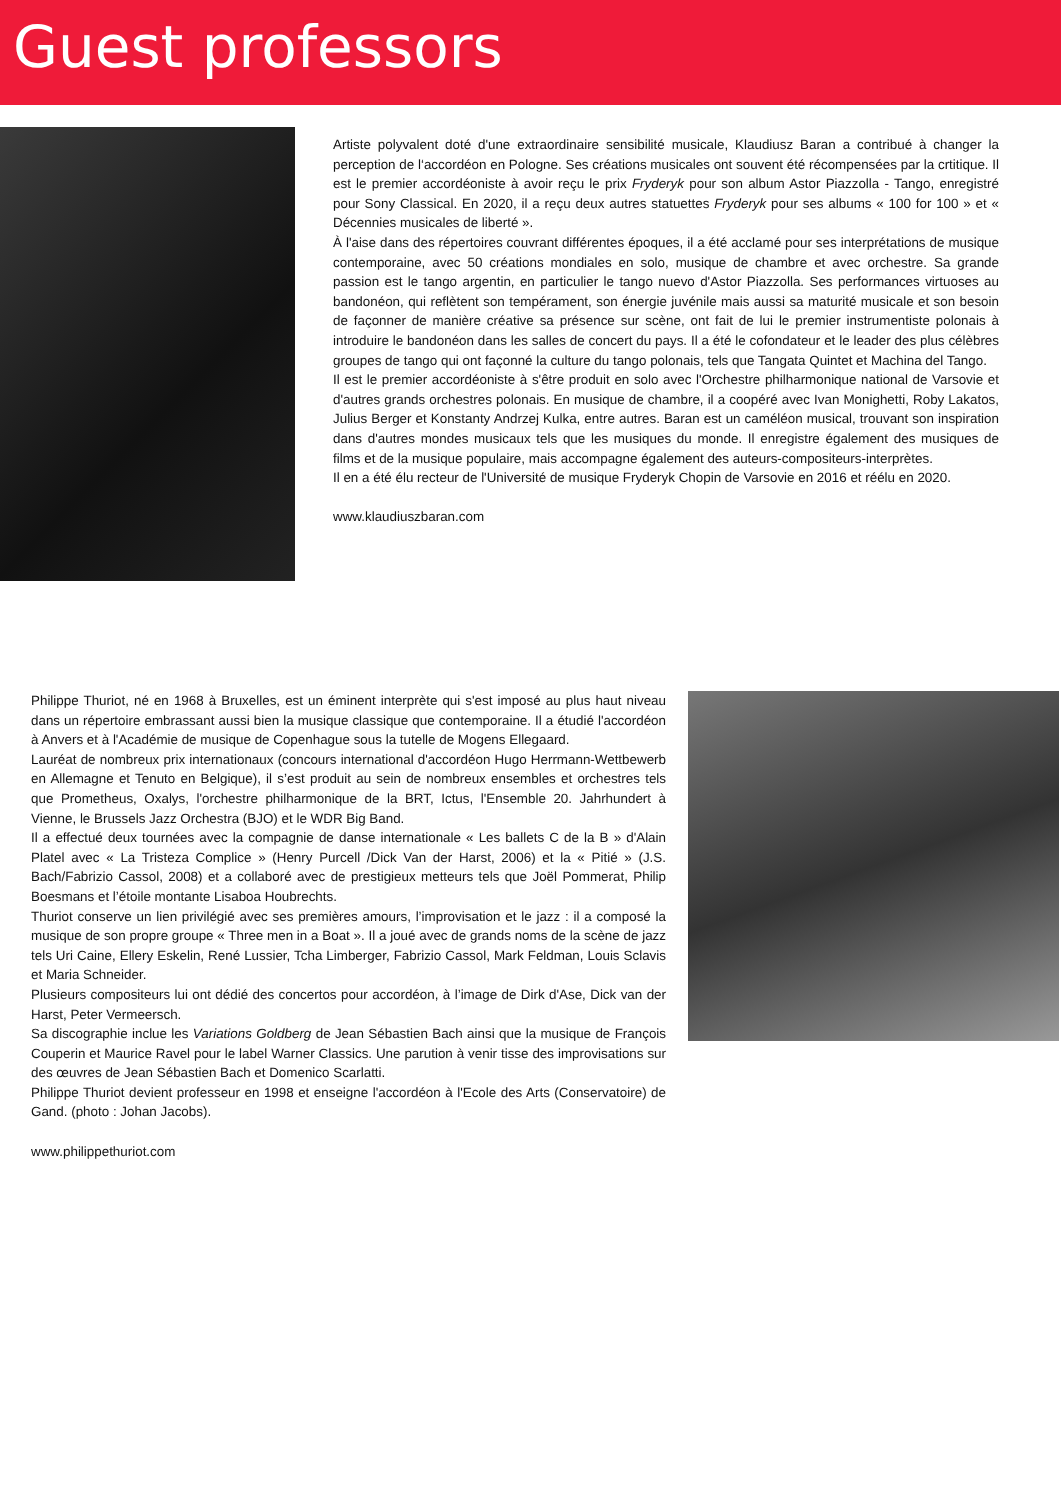Guest professors
Artiste polyvalent doté d'une extraordinaire sensibilité musicale, Klaudiusz Baran a contribué à changer la perception de l‘accordéon en Pologne. Ses créations musicales ont souvent été récompensées par la crtitique. Il est le premier accordéoniste à avoir reçu le prix Fryderyk pour son album Astor Piazzolla - Tango, enregistré pour Sony Classical. En 2020, il a reçu deux autres statuettes Fryderyk pour ses albums « 100 for 100 » et « Décennies musicales de liberté ».
À l'aise dans des répertoires couvrant différentes époques, il a été acclamé pour ses interprétations de musique contemporaine, avec 50 créations mondiales en solo, musique de chambre et avec orchestre. Sa grande passion est le tango argentin, en particulier le tango nuevo d'Astor Piazzolla. Ses performances virtuoses au bandonéon, qui reflètent son tempérament, son énergie juvénile mais aussi sa maturité musicale et son besoin de façonner de manière créative sa présence sur scène, ont fait de lui le premier instrumentiste polonais à introduire le bandonéon dans les salles de concert du pays. Il a été le cofondateur et le leader des plus célèbres groupes de tango qui ont façonné la culture du tango polonais, tels que Tangata Quintet et Machina del Tango.
Il est le premier accordéoniste à s'être produit en solo avec l'Orchestre philharmonique national de Varsovie et d'autres grands orchestres polonais. En musique de chambre, il a coopéré avec Ivan Monighetti, Roby Lakatos, Julius Berger et Konstanty Andrzej Kulka, entre autres. Baran est un caméléon musical, trouvant son inspiration dans d'autres mondes musicaux tels que les musiques du monde. Il enregistre également des musiques de films et de la musique populaire, mais accompagne également des auteurs-compositeurs-interprètes.
Il en a été élu recteur de l'Université de musique Fryderyk Chopin de Varsovie en 2016 et réélu en 2020.
www.klaudiuszbaran.com
Philippe Thuriot, né en 1968 à Bruxelles, est un éminent interprète qui s'est imposé au plus haut niveau dans un répertoire embrassant aussi bien la musique classique que contemporaine. Il a étudié l'accordéon à Anvers et à l'Académie de musique de Copenhague sous la tutelle de Mogens Ellegaard.
Lauréat de nombreux prix internationaux (concours international d'accordéon Hugo Herrmann-Wettbewerb en Allemagne et Tenuto en Belgique), il s’est produit au sein de nombreux ensembles et orchestres tels que Prometheus, Oxalys, l'orchestre philharmonique de la BRT, Ictus, l'Ensemble 20. Jahrhundert à Vienne, le Brussels Jazz Orchestra (BJO) et le WDR Big Band.
Il a effectué deux tournées avec la compagnie de danse internationale « Les ballets C de la B » d'Alain Platel avec « La Tristeza Complice » (Henry Purcell /Dick Van der Harst, 2006) et la « Pitié » (J.S. Bach/Fabrizio Cassol, 2008) et a collaboré avec de prestigieux metteurs tels que Joël Pommerat, Philip Boesmans et l’étoile montante Lisaboa Houbrechts.
Thuriot conserve un lien privilégié avec ses premières amours, l’improvisation et le jazz : il a composé la musique de son propre groupe « Three men in a Boat ». Il a joué avec de grands noms de la scène de jazz tels Uri Caine, Ellery Eskelin, René Lussier, Tcha Limberger, Fabrizio Cassol, Mark Feldman, Louis Sclavis et Maria Schneider.
Plusieurs compositeurs lui ont dédié des concertos pour accordéon, à l’image de Dirk d'Ase, Dick van der Harst, Peter Vermeersch.
Sa discographie inclue les Variations Goldberg de Jean Sébastien Bach ainsi que la musique de François Couperin et Maurice Ravel pour le label Warner Classics. Une parution à venir tisse des improvisations sur des œuvres de Jean Sébastien Bach et Domenico Scarlatti.
Philippe Thuriot devient professeur en 1998 et enseigne l'accordéon à l'Ecole des Arts (Conservatoire) de Gand. (photo : Johan Jacobs).
www.philippethuriot.com